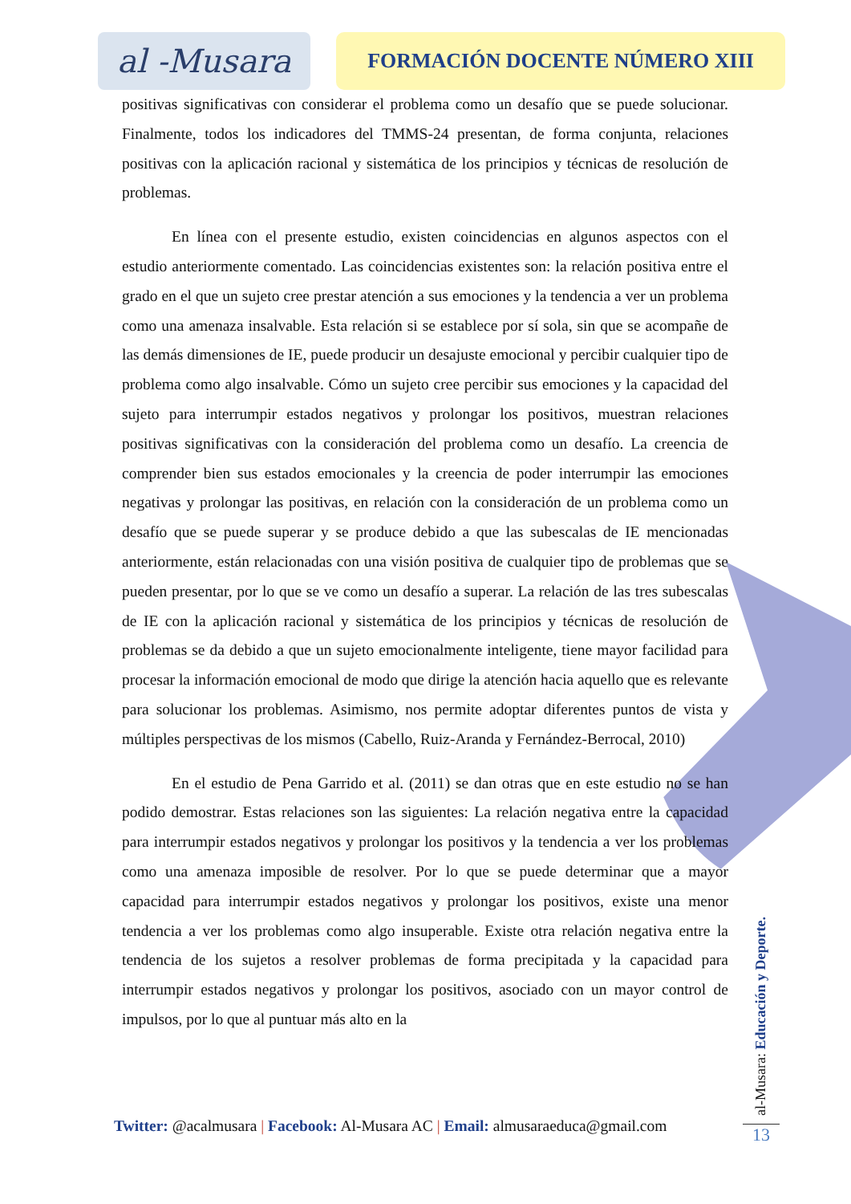al -Musara
FORMACIÓN DOCENTE NÚMERO XIII
positivas significativas con considerar el problema como un desafío que se puede solucionar. Finalmente, todos los indicadores del TMMS-24 presentan, de forma conjunta, relaciones positivas con la aplicación racional y sistemática de los principios y técnicas de resolución de problemas.
En línea con el presente estudio, existen coincidencias en algunos aspectos con el estudio anteriormente comentado. Las coincidencias existentes son: la relación positiva entre el grado en el que un sujeto cree prestar atención a sus emociones y la tendencia a ver un problema como una amenaza insalvable. Esta relación si se establece por sí sola, sin que se acompañe de las demás dimensiones de IE, puede producir un desajuste emocional y percibir cualquier tipo de problema como algo insalvable. Cómo un sujeto cree percibir sus emociones y la capacidad del sujeto para interrumpir estados negativos y prolongar los positivos, muestran relaciones positivas significativas con la consideración del problema como un desafío. La creencia de comprender bien sus estados emocionales y la creencia de poder interrumpir las emociones negativas y prolongar las positivas, en relación con la consideración de un problema como un desafío que se puede superar y se produce debido a que las subescalas de IE mencionadas anteriormente, están relacionadas con una visión positiva de cualquier tipo de problemas que se pueden presentar, por lo que se ve como un desafío a superar. La relación de las tres subescalas de IE con la aplicación racional y sistemática de los principios y técnicas de resolución de problemas se da debido a que un sujeto emocionalmente inteligente, tiene mayor facilidad para procesar la información emocional de modo que dirige la atención hacia aquello que es relevante para solucionar los problemas. Asimismo, nos permite adoptar diferentes puntos de vista y múltiples perspectivas de los mismos (Cabello, Ruiz-Aranda y Fernández-Berrocal, 2010)
En el estudio de Pena Garrido et al. (2011) se dan otras que en este estudio no se han podido demostrar. Estas relaciones son las siguientes: La relación negativa entre la capacidad para interrumpir estados negativos y prolongar los positivos y la tendencia a ver los problemas como una amenaza imposible de resolver. Por lo que se puede determinar que a mayor capacidad para interrumpir estados negativos y prolongar los positivos, existe una menor tendencia a ver los problemas como algo insuperable. Existe otra relación negativa entre la tendencia de los sujetos a resolver problemas de forma precipitada y la capacidad para interrumpir estados negativos y prolongar los positivos, asociado con un mayor control de impulsos, por lo que al puntuar más alto en la
Twitter: @acalmusara | Facebook: Al-Musara AC | Email: almusaraeduca@gmail.com
al-Musara: Educación y Deporte.
13